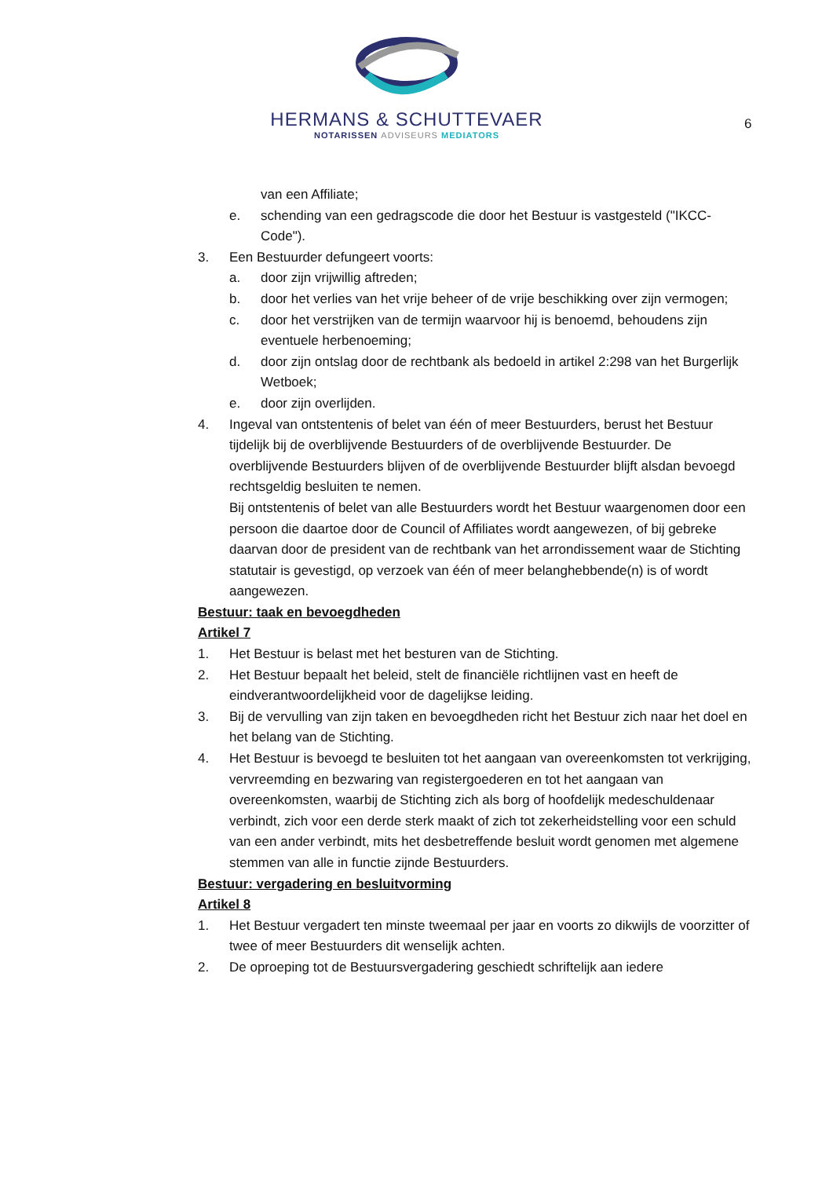HERMANS & SCHUTTEVAER
NOTARISSEN ADVISEURS MEDIATORS
6
van een Affiliate;
e. schending van een gedragscode die door het Bestuur is vastgesteld ("IKCC-Code").
3. Een Bestuurder defungeert voorts:
a. door zijn vrijwillig aftreden;
b. door het verlies van het vrije beheer of de vrije beschikking over zijn vermogen;
c. door het verstrijken van de termijn waarvoor hij is benoemd, behoudens zijn eventuele herbenoeming;
d. door zijn ontslag door de rechtbank als bedoeld in artikel 2:298 van het Burgerlijk Wetboek;
e. door zijn overlijden.
4. Ingeval van ontstentenis of belet van één of meer Bestuurders, berust het Bestuur tijdelijk bij de overblijvende Bestuurders of de overblijvende Bestuurder. De overblijvende Bestuurders blijven of de overblijvende Bestuurder blijft alsdan bevoegd rechtsgeldig besluiten te nemen.
Bij ontstentenis of belet van alle Bestuurders wordt het Bestuur waargenomen door een persoon die daartoe door de Council of Affiliates wordt aangewezen, of bij gebreke daarvan door de president van de rechtbank van het arrondissement waar de Stichting statutair is gevestigd, op verzoek van één of meer belanghebbende(n) is of wordt aangewezen.
Bestuur: taak en bevoegdheden
Artikel 7
1. Het Bestuur is belast met het besturen van de Stichting.
2. Het Bestuur bepaalt het beleid, stelt de financiële richtlijnen vast en heeft de eindverantwoordelijkheid voor de dagelijkse leiding.
3. Bij de vervulling van zijn taken en bevoegdheden richt het Bestuur zich naar het doel en het belang van de Stichting.
4. Het Bestuur is bevoegd te besluiten tot het aangaan van overeenkomsten tot verkrijging, vervreemding en bezwaring van registergoederen en tot het aangaan van overeenkomsten, waarbij de Stichting zich als borg of hoofdelijk medeschuldenaar verbindt, zich voor een derde sterk maakt of zich tot zekerheidstelling voor een schuld van een ander verbindt, mits het desbetreffende besluit wordt genomen met algemene stemmen van alle in functie zijnde Bestuurders.
Bestuur: vergadering en besluitvorming
Artikel 8
1. Het Bestuur vergadert ten minste tweemaal per jaar en voorts zo dikwijls de voorzitter of twee of meer Bestuurders dit wenselijk achten.
2. De oproeping tot de Bestuursvergadering geschiedt schriftelijk aan iedere